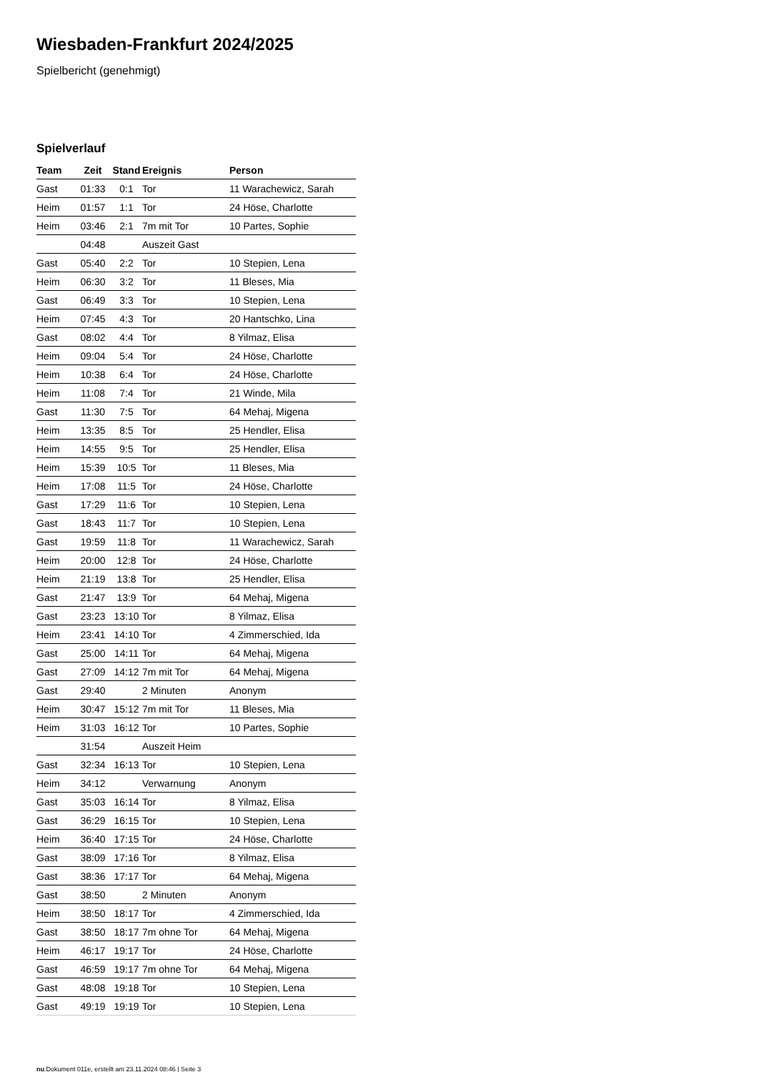Wiesbaden-Frankfurt 2024/2025
Spielbericht (genehmigt)
Spielverlauf
| Team | Zeit | Stand | Ereignis | Person |
| --- | --- | --- | --- | --- |
| Gast | 01:33 | 0:1 | Tor | 11 Warachewicz, Sarah |
| Heim | 01:57 | 1:1 | Tor | 24 Höse, Charlotte |
| Heim | 03:46 | 2:1 | 7m mit Tor | 10 Partes, Sophie |
| | 04:48 | | Auszeit Gast | |
| Gast | 05:40 | 2:2 | Tor | 10 Stepien, Lena |
| Heim | 06:30 | 3:2 | Tor | 11 Bleses, Mia |
| Gast | 06:49 | 3:3 | Tor | 10 Stepien, Lena |
| Heim | 07:45 | 4:3 | Tor | 20 Hantschko, Lina |
| Gast | 08:02 | 4:4 | Tor | 8 Yilmaz, Elisa |
| Heim | 09:04 | 5:4 | Tor | 24 Höse, Charlotte |
| Heim | 10:38 | 6:4 | Tor | 24 Höse, Charlotte |
| Heim | 11:08 | 7:4 | Tor | 21 Winde, Mila |
| Gast | 11:30 | 7:5 | Tor | 64 Mehaj, Migena |
| Heim | 13:35 | 8:5 | Tor | 25 Hendler, Elisa |
| Heim | 14:55 | 9:5 | Tor | 25 Hendler, Elisa |
| Heim | 15:39 | 10:5 | Tor | 11 Bleses, Mia |
| Heim | 17:08 | 11:5 | Tor | 24 Höse, Charlotte |
| Gast | 17:29 | 11:6 | Tor | 10 Stepien, Lena |
| Gast | 18:43 | 11:7 | Tor | 10 Stepien, Lena |
| Gast | 19:59 | 11:8 | Tor | 11 Warachewicz, Sarah |
| Heim | 20:00 | 12:8 | Tor | 24 Höse, Charlotte |
| Heim | 21:19 | 13:8 | Tor | 25 Hendler, Elisa |
| Gast | 21:47 | 13:9 | Tor | 64 Mehaj, Migena |
| Gast | 23:23 | 13:10 | Tor | 8 Yilmaz, Elisa |
| Heim | 23:41 | 14:10 | Tor | 4 Zimmerschied, Ida |
| Gast | 25:00 | 14:11 | Tor | 64 Mehaj, Migena |
| Gast | 27:09 | 14:12 | 7m mit Tor | 64 Mehaj, Migena |
| Gast | 29:40 | | 2 Minuten | Anonym |
| Heim | 30:47 | 15:12 | 7m mit Tor | 11 Bleses, Mia |
| Heim | 31:03 | 16:12 | Tor | 10 Partes, Sophie |
| | 31:54 | | Auszeit Heim | |
| Gast | 32:34 | 16:13 | Tor | 10 Stepien, Lena |
| Heim | 34:12 | | Verwarnung | Anonym |
| Gast | 35:03 | 16:14 | Tor | 8 Yilmaz, Elisa |
| Gast | 36:29 | 16:15 | Tor | 10 Stepien, Lena |
| Heim | 36:40 | 17:15 | Tor | 24 Höse, Charlotte |
| Gast | 38:09 | 17:16 | Tor | 8 Yilmaz, Elisa |
| Gast | 38:36 | 17:17 | Tor | 64 Mehaj, Migena |
| Gast | 38:50 | | 2 Minuten | Anonym |
| Heim | 38:50 | 18:17 | Tor | 4 Zimmerschied, Ida |
| Gast | 38:50 | 18:17 | 7m ohne Tor | 64 Mehaj, Migena |
| Heim | 46:17 | 19:17 | Tor | 24 Höse, Charlotte |
| Gast | 46:59 | 19:17 | 7m ohne Tor | 64 Mehaj, Migena |
| Gast | 48:08 | 19:18 | Tor | 10 Stepien, Lena |
| Gast | 49:19 | 19:19 | Tor | 10 Stepien, Lena |
nu.Dokument 011e, erstellt am 23.11.2024 08:46 | Seite 3